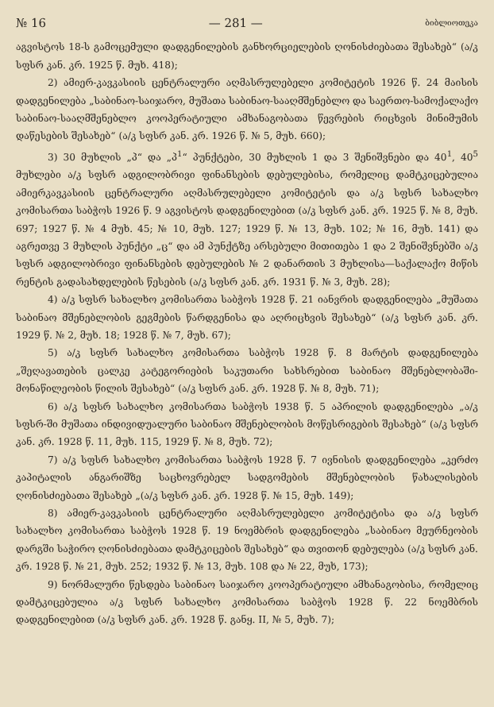№ 16 — 281 — ბიბლიოთეკა
აგვისტოს 18-ს გამოცემული დადგენილების განხორციელების ღონისძიებათა შესახებ“ (ა/კ სფსრ კან. კრ. 1925 წ. მუხ. 418);
2) ამიერ-კავკასიის ცენტრალური აღმასრულებელი კომიტეტის 1926 წ. 24 მაისის დადგენილება „საბინაო-საიჯარო, მუშათა საბინაო-სააღმშენებლო და საერთო-სამოქალაქო საბინაო-სააღმშენებლო კოოპერატიული ამხანაგობათა წევრების რიცხვის მინიმუმის დაწესების შესახებ“ (ა/კ სფსრ კან. კრ. 1926 წ. № 5, მუხ. 660);
3) 30 მუხლის „პ“ და „პ<sup>1</sup>“ პუნქტები, 30 მუხლის 1 და 3 შენიშვნები და 40<sup>1</sup>, 40<sup>5</sup> მუხლები ა/კ სფსრ ადგილობრივი ფინანსების დებულებისა, რომელიც დამტკიცებულია ამიერკავკასიის ცენტრალური აღმასრულებელი კომიტეტის და ა/კ სფსრ სახალხო კომისართა საბჭოს 1926 წ. 9 აგვისტოს დადგენილებით (ა/კ სფსრ კან. კრ. 1925 წ. № 8, მუხ. 697; 1927 წ. № 4 მუხ. 45; № 10, მუხ. 127; 1929 წ. № 13, მუხ. 102; № 16, მუხ. 141) და აგრეთვე 3 მუხლის პუნქტი „ც“ და ამ პუნქტზე არსებული მითითება 1 და 2 შენიშვნებში ა/კ სფსრ ადგილობრივი ფინანსების დებულების № 2 დანართის 3 მუხლისა—საქალაქო მიწის რენტის გადასახდელების წესების (ა/კ სფსრ კან. კრ. 1931 წ. № 3, მუხ. 28);
4) ა/კ სფსრ სახალხო კომისართა საბჭოს 1928 წ. 21 იანვრის დადგენილება „მუშათა საბინაო მშენებლობის გეგმების წარდგენისა და აღრიცხვის შესახებ“ (ა/კ სფსრ კან. კრ. 1929 წ. № 2, მუხ. 18; 1928 წ. № 7, მუხ. 67);
5) ა/კ სფსრ სახალხო კომისართა საბჭოს 1928 წ. 8 მარტის დადგენილება „შეღავათების ცალკე კატეგორიების საკუთარი სახსრებით საბინაო მშენებლობაში-მონაწილეობის წილის შესახებ“ (ა/კ სფსრ კან. კრ. 1928 წ. № 8, მუხ. 71);
6) ა/კ სფსრ სახალხო კომისართა საბჭოს 1938 წ. 5 აპრილის დადგენილება „ა/კ სფსრ-ში მუშათა ინდივიდუალური საბინაო მშენებლობის მოწესრიგების შესახებ“ (ა/კ სფსრ კან. კრ. 1928 წ. 11, მუხ. 115, 1929 წ. № 8, მუხ. 72);
7) ა/კ სფსრ სახალხო კომისართა საბჭოს 1928 წ. 7 ივნისის დადგენილება „კერძო კაპიტალის ანგარიშზე საცხოვრებელ სადგომების მშენებლობის წახალისების ღონისძიებათა შესახებ „(ა/კ სფსრ კან. კრ. 1928 წ. № 15, მუხ. 149);
8) ამიერ-კავკასიის ცენტრალური აღმასრულებელი კომიტეტისა და ა/კ სფსრ სახალხო კომისართა საბჭოს 1928 წ. 19 ნოემბრის დადგენილება „საბინაო მეურნეობის დარგში საჭირო ღონისძიებათა დამტკიცების შესახებ“ და თვითონ დებულება (ა/კ სფსრ კან. კრ. 1928 წ. № 21, მუხ. 252; 1932 წ. № 13, მუხ. 108 და № 22, მუხ, 173);
9) ნორმალური წესდება საბინაო საიჯარო კოოპერატიული ამხანაგობისა, რომელიც დამტკიცებულია ა/კ სფსრ სახალხო კომისართა საბჭოს 1928 წ. 22 ნოემბრის დადგენილებით (ა/კ სფსრ კან. კრ. 1928 წ. განყ. II, № 5, მუხ. 7);